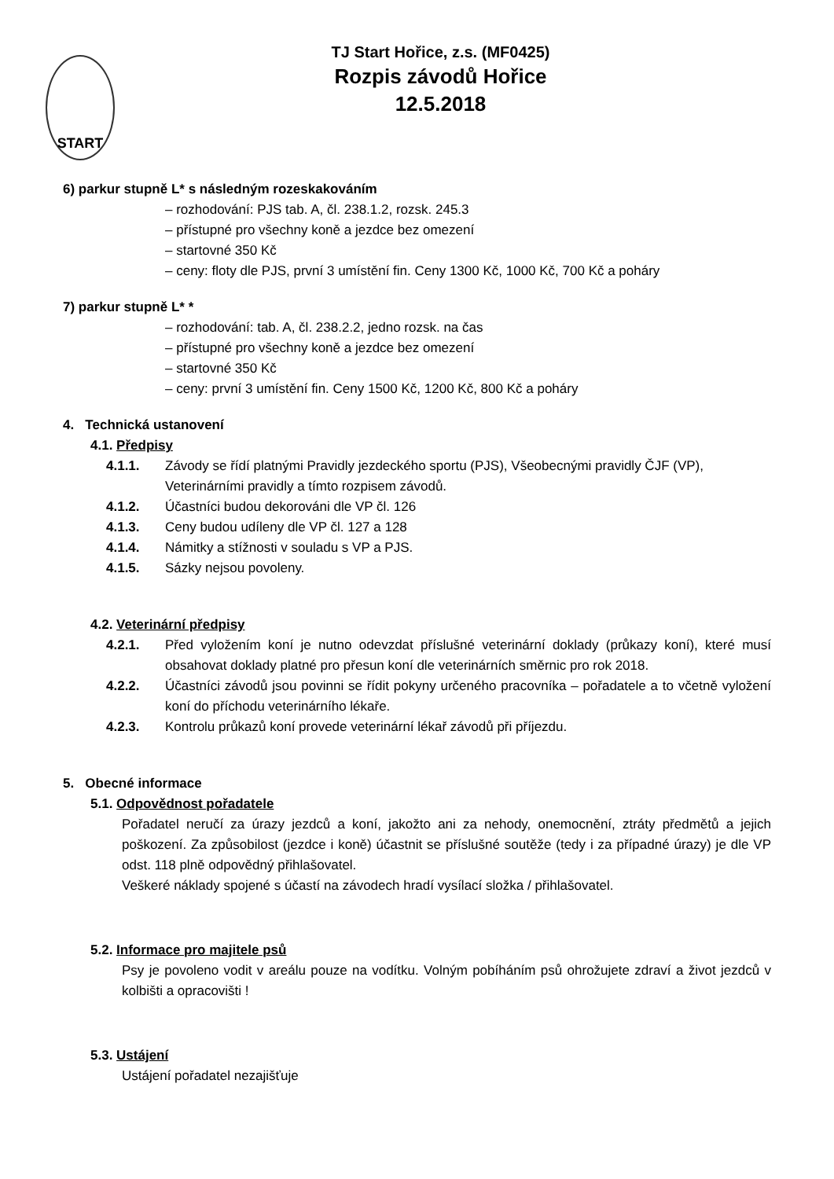START
TJ Start Hořice, z.s. (MF0425)
Rozpis závodů Hořice
12.5.2018
6) parkur stupně L* s následným rozeskakováním
– rozhodování: PJS tab. A, čl. 238.1.2, rozsk. 245.3
– přístupné pro všechny koně a jezdce bez omezení
– startovné 350 Kč
– ceny: floty dle PJS, první 3 umístění fin. Ceny 1300 Kč, 1000 Kč, 700 Kč a poháry
7) parkur stupně L* *
– rozhodování: tab. A, čl. 238.2.2, jedno rozsk. na čas
– přístupné pro všechny koně a jezdce bez omezení
– startovné 350 Kč
– ceny: první 3 umístění fin. Ceny 1500 Kč, 1200 Kč, 800 Kč a poháry
4. Technická ustanovení
4.1. Předpisy
4.1.1. Závody se řídí platnými Pravidly jezdeckého sportu (PJS), Všeobecnými pravidly ČJF (VP), Veterinárními pravidly a tímto rozpisem závodů.
4.1.2. Účastníci budou dekorováni dle VP čl. 126
4.1.3. Ceny budou udíleny dle VP čl. 127 a 128
4.1.4. Námitky a stížnosti v souladu s VP a PJS.
4.1.5. Sázky nejsou povoleny.
4.2. Veterinární předpisy
4.2.1. Před vyložením koní je nutno odevzdat příslušné veterinární doklady (průkazy koní), které musí obsahovat doklady platné pro přesun koní dle veterinárních směrnic pro rok 2018.
4.2.2. Účastníci závodů jsou povinni se řídit pokyny určeného pracovníka – pořadatele a to včetně vyložení koní do příchodu veterinárního lékaře.
4.2.3. Kontrolu průkazů koní provede veterinární lékař závodů při příjezdu.
5. Obecné informace
5.1. Odpovědnost pořadatele
Pořadatel neručí za úrazy jezdců a koní, jakožto ani za nehody, onemocnění, ztráty předmětů a jejich poškození. Za způsobilost (jezdce i koně) účastnit se příslušné soutěže (tedy i za případné úrazy) je dle VP odst. 118 plně odpovědný přihlašovatel.
Veškeré náklady spojené s účastí na závodech hradí vysílací složka / přihlašovatel.
5.2. Informace pro majitele psů
Psy je povoleno vodit v areálu pouze na vodítku. Volným pobíháním psů ohrožujete zdraví a život jezdců v kolbišti a opracovišti !
5.3. Ustájení
Ustájení pořadatel nezajišťuje